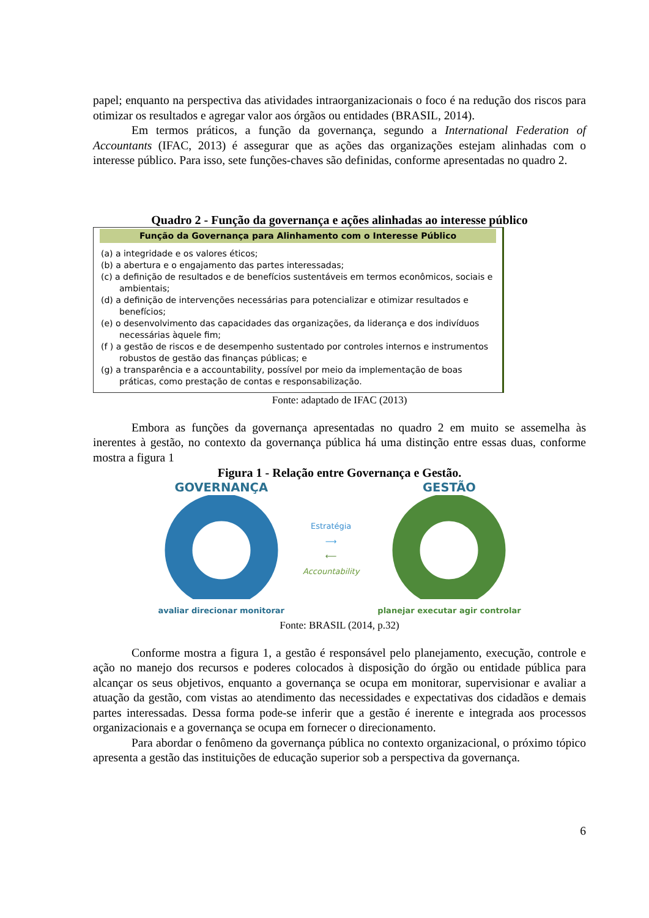papel; enquanto na perspectiva das atividades intraorganizacionais o foco é na redução dos riscos para otimizar os resultados e agregar valor aos órgãos ou entidades (BRASIL, 2014).
Em termos práticos, a função da governança, segundo a International Federation of Accountants (IFAC, 2013) é assegurar que as ações das organizações estejam alinhadas com o interesse público. Para isso, sete funções-chaves são definidas, conforme apresentadas no quadro 2.
Quadro 2 - Função da governança e ações alinhadas ao interesse público
| Função da Governança para Alinhamento com o Interesse Público (a) a integridade e os valores éticos; (b) a abertura e o engajamento das partes interessadas; (c) a definição de resultados e de benefícios sustentáveis em termos econômicos, sociais e ambientais; (d) a definição de intervenções necessárias para potencializar e otimizar resultados e benefícios; (e) o desenvolvimento das capacidades das organizações, da liderança e dos indivíduos necessárias àquele fim; (f ) a gestão de riscos e de desempenho sustentado por controles internos e instrumentos robustos de gestão das finanças públicas; e (g) a transparência e a accountability, possível por meio da implementação de boas práticas, como prestação de contas e responsabilização. |
Fonte: adaptado de IFAC (2013)
Embora as funções da governança apresentadas no quadro 2 em muito se assemelha às inerentes à gestão, no contexto da governança pública há uma distinção entre essas duas, conforme mostra a figura 1
Figura 1 - Relação entre Governança e Gestão.
GOVERNANÇA
avaliar direcionar monitorar
Estratégia
⟶
⟵
Accountability
GESTÃO
planejar executar agir controlar
Fonte: BRASIL (2014, p.32)
Conforme mostra a figura 1, a gestão é responsável pelo planejamento, execução, controle e ação no manejo dos recursos e poderes colocados à disposição do órgão ou entidade pública para alcançar os seus objetivos, enquanto a governança se ocupa em monitorar, supervisionar e avaliar a atuação da gestão, com vistas ao atendimento das necessidades e expectativas dos cidadãos e demais partes interessadas. Dessa forma pode-se inferir que a gestão é inerente e integrada aos processos organizacionais e a governança se ocupa em fornecer o direcionamento.
Para abordar o fenômeno da governança pública no contexto organizacional, o próximo tópico apresenta a gestão das instituições de educação superior sob a perspectiva da governança.
6